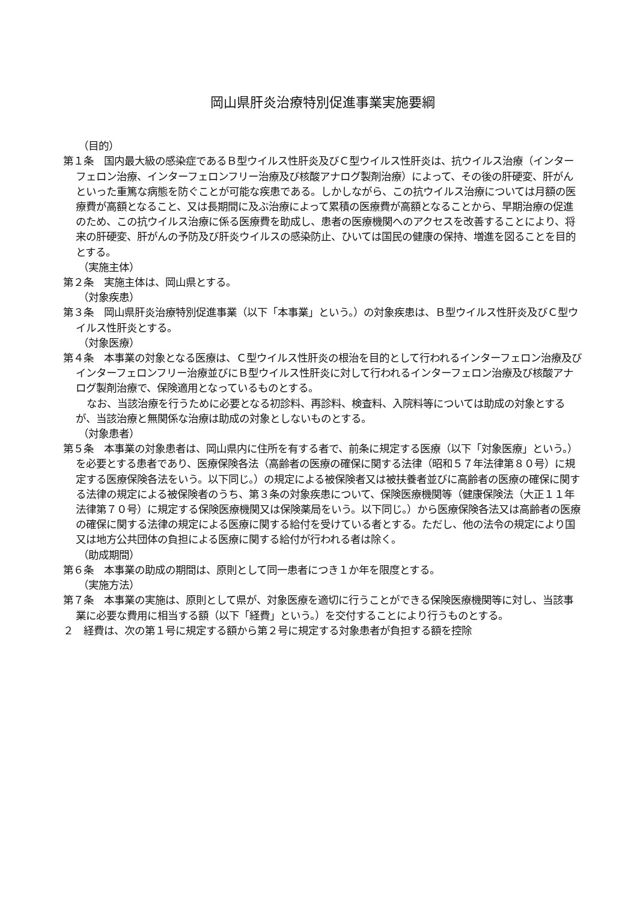岡山県肝炎治療特別促進事業実施要綱
（目的）
第１条　国内最大級の感染症であるＢ型ウイルス性肝炎及びＣ型ウイルス性肝炎は、抗ウイルス治療（インターフェロン治療、インターフェロンフリー治療及び核酸アナログ製剤治療）によって、その後の肝硬変、肝がんといった重篤な病態を防ぐことが可能な疾患である。しかしながら、この抗ウイルス治療については月額の医療費が高額となること、又は長期間に及ぶ治療によって累積の医療費が高額となることから、早期治療の促進のため、この抗ウイルス治療に係る医療費を助成し、患者の医療機関へのアクセスを改善することにより、将来の肝硬変、肝がんの予防及び肝炎ウイルスの感染防止、ひいては国民の健康の保持、増進を図ることを目的とする。
（実施主体）
第２条　実施主体は、岡山県とする。
（対象疾患）
第３条　岡山県肝炎治療特別促進事業（以下「本事業」という。）の対象疾患は、Ｂ型ウイルス性肝炎及びＣ型ウイルス性肝炎とする。
（対象医療）
第４条　本事業の対象となる医療は、Ｃ型ウイルス性肝炎の根治を目的として行われるインターフェロン治療及びインターフェロンフリー治療並びにＢ型ウイルス性肝炎に対して行われるインターフェロン治療及び核酸アナログ製剤治療で、保険適用となっているものとする。
なお、当該治療を行うために必要となる初診料、再診料、検査料、入院料等については助成の対象とするが、当該治療と無関係な治療は助成の対象としないものとする。
（対象患者）
第５条　本事業の対象患者は、岡山県内に住所を有する者で、前条に規定する医療（以下「対象医療」という。）を必要とする患者であり、医療保険各法（高齢者の医療の確保に関する法律（昭和５７年法律第８０号）に規定する医療保険各法をいう。以下同じ。）の規定による被保険者又は被扶養者並びに高齢者の医療の確保に関する法律の規定による被保険者のうち、第３条の対象疾患について、保険医療機関等（健康保険法（大正１１年法律第７０号）に規定する保険医療機関又は保険薬局をいう。以下同じ。）から医療保険各法又は高齢者の医療の確保に関する法律の規定による医療に関する給付を受けている者とする。ただし、他の法令の規定により国又は地方公共団体の負担による医療に関する給付が行われる者は除く。
（助成期間）
第６条　本事業の助成の期間は、原則として同一患者につき１か年を限度とする。
（実施方法）
第７条　本事業の実施は、原則として県が、対象医療を適切に行うことができる保険医療機関等に対し、当該事業に必要な費用に相当する額（以下「経費」という。）を交付することにより行うものとする。
２　経費は、次の第１号に規定する額から第２号に規定する対象患者が負担する額を控除